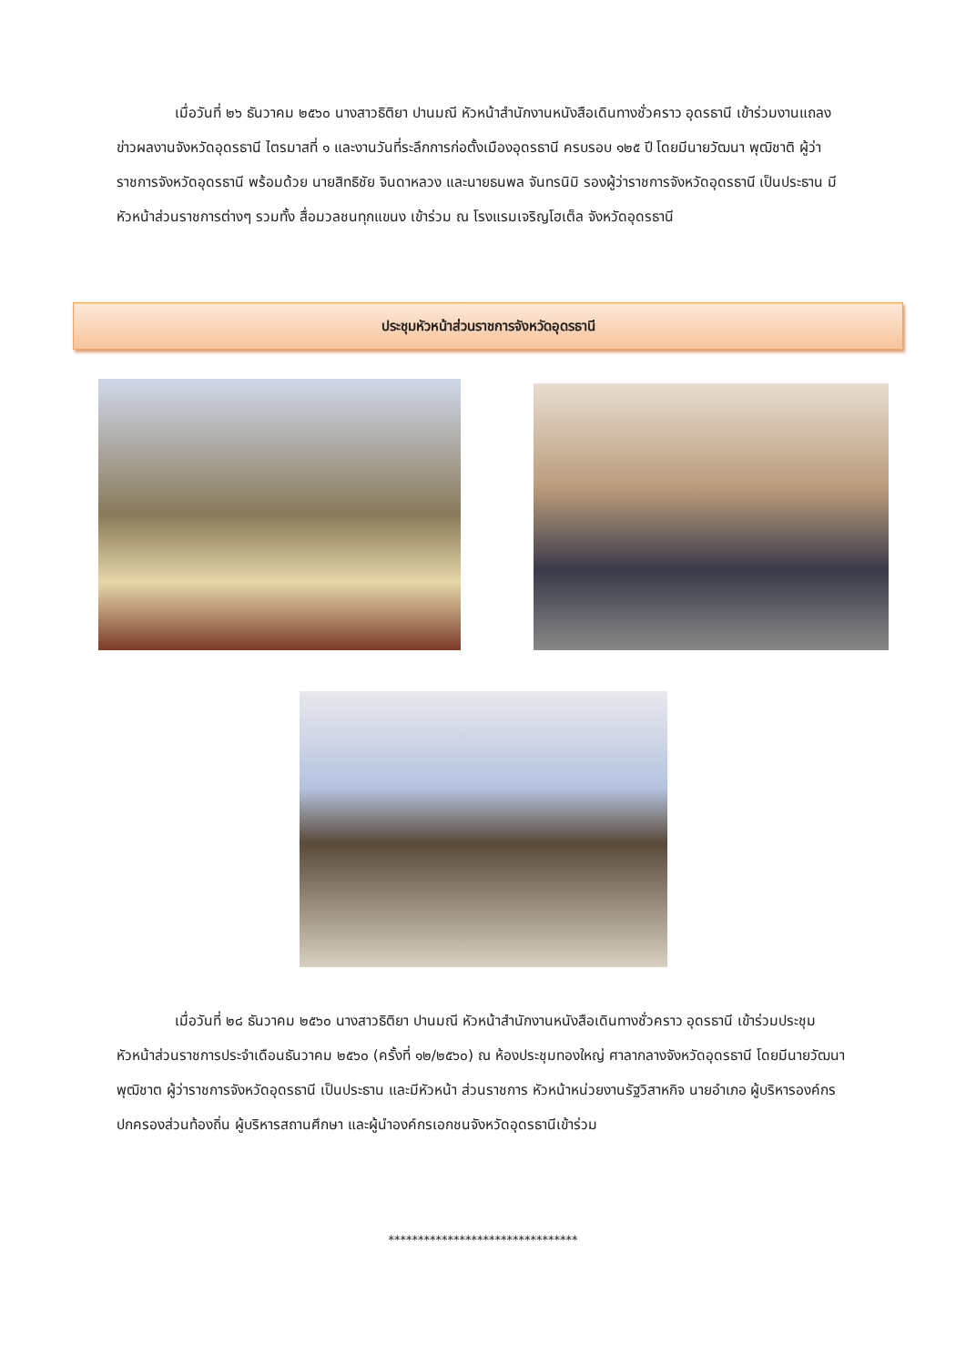เมื่อวันที่ ๒๖ ธันวาคม ๒๕๖๐ นางสาวธิติยา ปานมณี หัวหน้าสำนักงานหนังสือเดินทางชั่วคราว อุดรธานี เข้าร่วมงานแถลงข่าวผลงานจังหวัดอุดรธานี ไตรมาสที่ ๑ และงานวันที่ระลึกการก่อตั้งเมืองอุดรธานี ครบรอบ ๑๒๕ ปี โดยมีนายวัฒนา พุฒิชาติ ผู้ว่าราชการจังหวัดอุดรธานี พร้อมด้วย นายสิทธิชัย จินดาหลวง และนายธนพล จันทรนิมิ รองผู้ว่าราชการจังหวัดอุดรธานี เป็นประธาน มีหัวหน้าส่วนราชการต่างๆ รวมทั้ง สื่อมวลชนทุกแขนง เข้าร่วม ณ โรงแรมเจริญโฮเต็ล จังหวัดอุดรธานี
ประชุมหัวหน้าส่วนราชการจังหวัดอุดรธานี
เมื่อวันที่ ๒๘ ธันวาคม ๒๕๖๐ นางสาวธิติยา ปานมณี หัวหน้าสำนักงานหนังสือเดินทางชั่วคราว อุดรธานี เข้าร่วมประชุมหัวหน้าส่วนราชการประจำเดือนธันวาคม ๒๕๖๐ (ครั้งที่ ๑๒/๒๕๖๐) ณ ห้องประชุมทองใหญ่ ศาลากลางจังหวัดอุดรธานี โดยมีนายวัฒนา พุฒิชาต ผู้ว่าราชการจังหวัดอุดรธานี เป็นประธาน และมีหัวหน้า ส่วนราชการ หัวหน้าหน่วยงานรัฐวิสาหกิจ นายอำเภอ ผู้บริหารองค์กรปกครองส่วนท้องถิ่น ผู้บริหารสถานศึกษา และผู้นำองค์กรเอกชนจังหวัดอุดรธานีเข้าร่วม
********************************